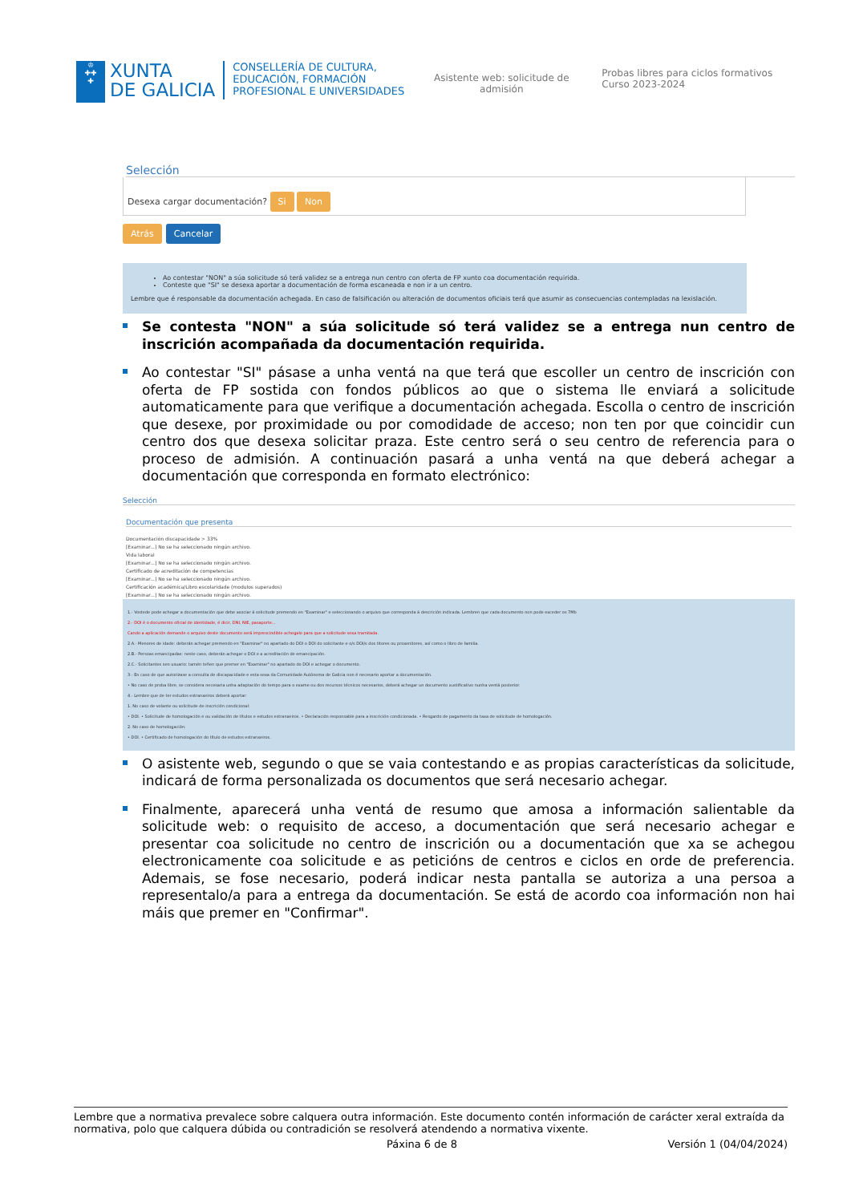♔
✚✚
✚
XUNTA
DE GALICIA
CONSELLERÍA DE CULTURA, EDUCACIÓN, FORMACIÓN PROFESIONAL E UNIVERSIDADES
Asistente web: solicitude de admisión
Probas libres para ciclos formativos
Curso 2023-2024
Selección
Desexa cargar documentación? Si Non
Atrás Cancelar
Ao contestar "NON" a súa solicitude só terá validez se a entrega nun centro con oferta de FP xunto coa documentación requirida.
Conteste que "SI" se desexa aportar a documentación de forma escaneada e non ir a un centro.
Lembre que é responsable da documentación achegada. En caso de falsificación ou alteración de documentos oficiais terá que asumir as consecuencias contempladas na lexislación.
Se contesta "NON" a súa solicitude só terá validez se a entrega nun centro de inscrición acompañada da documentación requirida.
Ao contestar "SI" pásase a unha ventá na que terá que escoller un centro de inscrición con oferta de FP sostida con fondos públicos ao que o sistema lle enviará a solicitude automaticamente para que verifique a documentación achegada. Escolla o centro de inscrición que desexe, por proximidade ou por comodidade de acceso; non ten por que coincidir cun centro dos que desexa solicitar praza. Este centro será o seu centro de referencia para o proceso de admisión. A continuación pasará a unha ventá na que deberá achegar a documentación que corresponda en formato electrónico:
Selección
Documentación que presenta
Documentación discapacidade > 33%
[Examinar...] No se ha seleccionado ningún archivo.
Vida laboral
[Examinar...] No se ha seleccionado ningún archivo.
Certificado de acreditación de competencias
[Examinar...] No se ha seleccionado ningún archivo.
Certificación académica/Libro escolaridade (modulos superados)
[Examinar...] No se ha seleccionado ningún archivo.
1.- Vostede pode achegar a documentación que debe asociar á solicitude premendo en "Examinar" e seleccionando o arquivo que corresponda á descrición indicada. Lembren que cada documento non pode exceder os 7Mb
2.- DOI é o documento oficial de identidade, é dicir, DNI, NIE, pasaporte...
Cando a aplicación demande o arquivo deste documento será imprescindible achegalo para que a solicitude sexa tramitada.
2.A.- Menores de idade: deberán achegar premendo en "Examinar" no apartado do DOI o DOI do solicitante e o/s DOI/s dos titores ou proxenitores, así como o libro de familia.
2.B.- Persoas emancipadas: neste caso, deberán achegar o DOI e a acreditación de emancipación.
2.C.- Solicitantes sen usuario: tamén teñen que premer en "Examinar" no apartado do DOI e achegar o documento.
3.- En caso de que autorizase a consulta de discapacidade e esta sexa da Comunidade Autónoma de Galicia non é necesario aportar a documentación.
• No caso de proba libre, se considera necesaria unha adaptación do tempo para o exame ou dos recursos técnicos necesarios, deberá achegar un documento xustificativo nunha ventá posterior.
4.- Lembre que de ter estudos estranxeiros deberá aportar:
1. No caso de volante ou solicitude de inscrición condicional:
• DOI. • Solicitude de homologación e ou validación de títulos e estudos estranxeiros. • Declaración responsable para a inscrición condicionada. • Resgardo de pagamento da taxa de solicitude de homologación.
2. No caso de homologación:
• DOI. • Certificado de homologación do título de estudos estranxeiros.
O asistente web, segundo o que se vaia contestando e as propias características da solicitude, indicará de forma personalizada os documentos que será necesario achegar.
Finalmente, aparecerá unha ventá de resumo que amosa a información salientable da solicitude web: o requisito de acceso, a documentación que será necesario achegar e presentar coa solicitude no centro de inscrición ou a documentación que xa se achegou electronicamente coa solicitude e as peticións de centros e ciclos en orde de preferencia. Ademais, se fose necesario, poderá indicar nesta pantalla se autoriza a una persoa a representalo/a para a entrega da documentación. Se está de acordo coa información non hai máis que premer en "Confirmar".
Lembre que a normativa prevalece sobre calquera outra información. Este documento contén información de carácter xeral extraída da normativa, polo que calquera dúbida ou contradición se resolverá atendendo a normativa vixente.
Páxina 6 de 8 Versión 1 (04/04/2024)